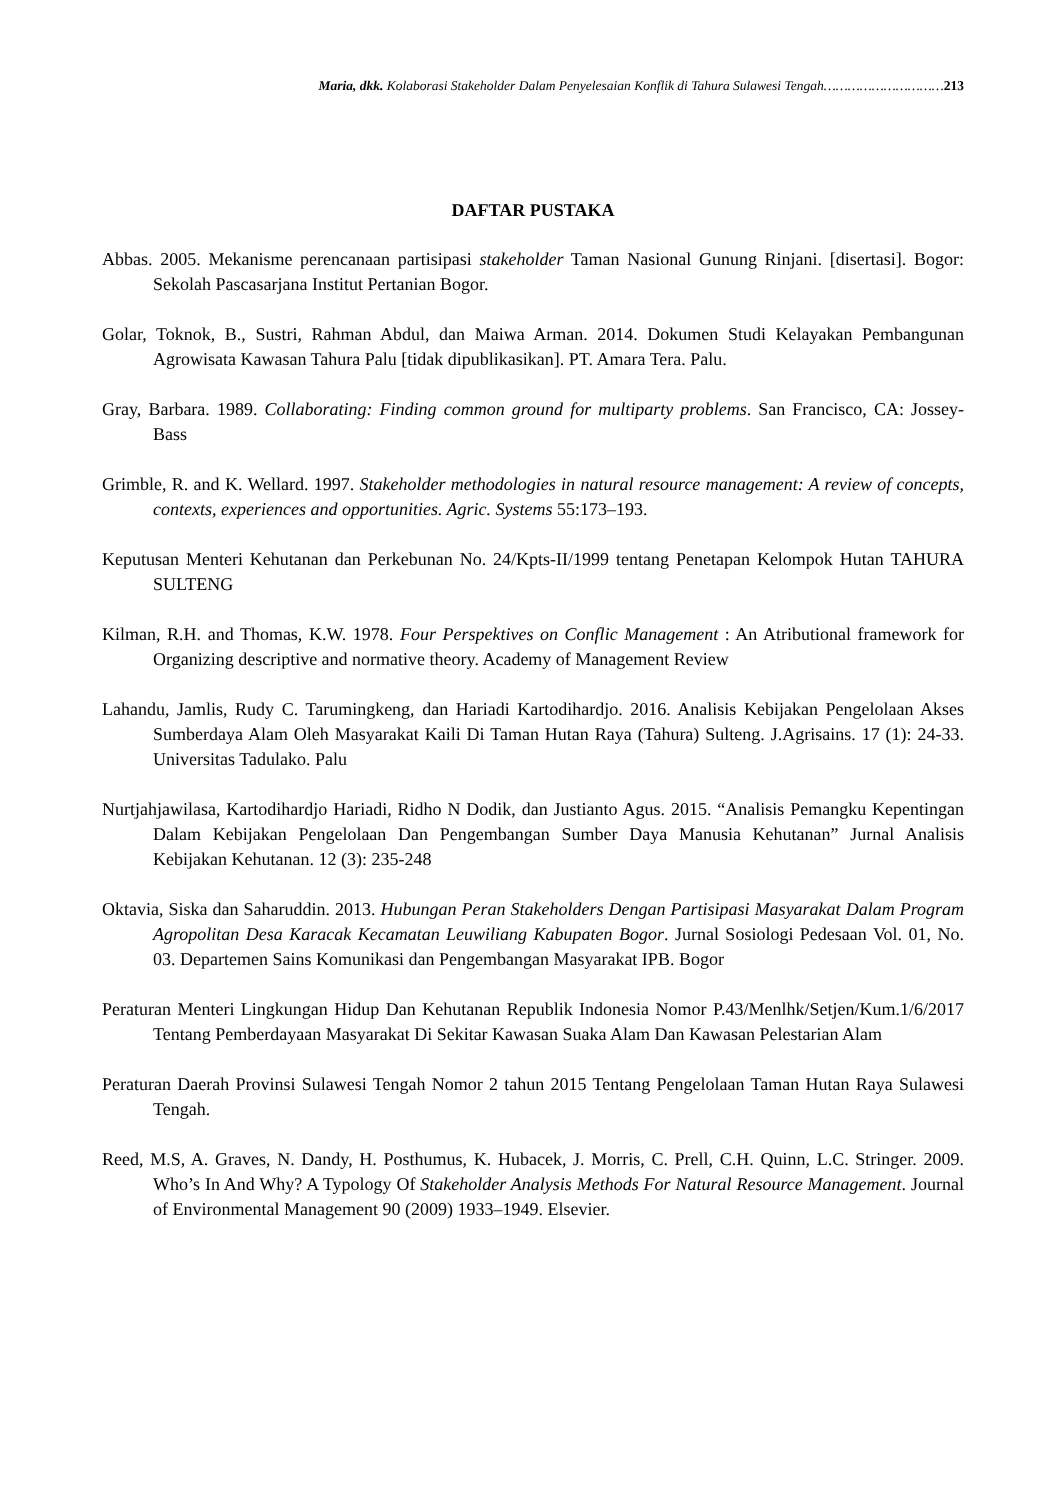Maria, dkk. Kolaborasi Stakeholder Dalam Penyelesaian Konflik di Tahura Sulawesi Tengah…………………………213
DAFTAR PUSTAKA
Abbas. 2005. Mekanisme perencanaan partisipasi stakeholder Taman Nasional Gunung Rinjani. [disertasi]. Bogor: Sekolah Pascasarjana Institut Pertanian Bogor.
Golar, Toknok, B., Sustri, Rahman Abdul, dan Maiwa Arman. 2014. Dokumen Studi Kelayakan Pembangunan Agrowisata Kawasan Tahura Palu [tidak dipublikasikan]. PT. Amara Tera. Palu.
Gray, Barbara. 1989. Collaborating: Finding common ground for multiparty problems. San Francisco, CA: Jossey-Bass
Grimble, R. and K. Wellard. 1997. Stakeholder methodologies in natural resource management: A review of concepts, contexts, experiences and opportunities. Agric. Systems 55:173–193.
Keputusan Menteri Kehutanan dan Perkebunan No. 24/Kpts-II/1999 tentang Penetapan Kelompok Hutan TAHURA SULTENG
Kilman, R.H. and Thomas, K.W. 1978. Four Perspektives on Conflic Management : An Atributional framework for Organizing descriptive and normative theory. Academy of Management Review
Lahandu, Jamlis, Rudy C. Tarumingkeng, dan Hariadi Kartodihardjo. 2016. Analisis Kebijakan Pengelolaan Akses Sumberdaya Alam Oleh Masyarakat Kaili Di Taman Hutan Raya (Tahura) Sulteng. J.Agrisains. 17 (1): 24-33. Universitas Tadulako. Palu
Nurtjahjawilasa, Kartodihardjo Hariadi, Ridho N Dodik, dan Justianto Agus. 2015. “Analisis Pemangku Kepentingan Dalam Kebijakan Pengelolaan Dan Pengembangan Sumber Daya Manusia Kehutanan” Jurnal Analisis Kebijakan Kehutanan. 12 (3): 235-248
Oktavia, Siska dan Saharuddin. 2013. Hubungan Peran Stakeholders Dengan Partisipasi Masyarakat Dalam Program Agropolitan Desa Karacak Kecamatan Leuwiliang Kabupaten Bogor. Jurnal Sosiologi Pedesaan Vol. 01, No. 03. Departemen Sains Komunikasi dan Pengembangan Masyarakat IPB. Bogor
Peraturan Menteri Lingkungan Hidup Dan Kehutanan Republik Indonesia Nomor P.43/Menlhk/Setjen/Kum.1/6/2017 Tentang Pemberdayaan Masyarakat Di Sekitar Kawasan Suaka Alam Dan Kawasan Pelestarian Alam
Peraturan Daerah Provinsi Sulawesi Tengah Nomor 2 tahun 2015 Tentang Pengelolaan Taman Hutan Raya Sulawesi Tengah.
Reed, M.S, A. Graves, N. Dandy, H. Posthumus, K. Hubacek, J. Morris, C. Prell, C.H. Quinn, L.C. Stringer. 2009. Who’s In And Why? A Typology Of Stakeholder Analysis Methods For Natural Resource Management. Journal of Environmental Management 90 (2009) 1933–1949. Elsevier.